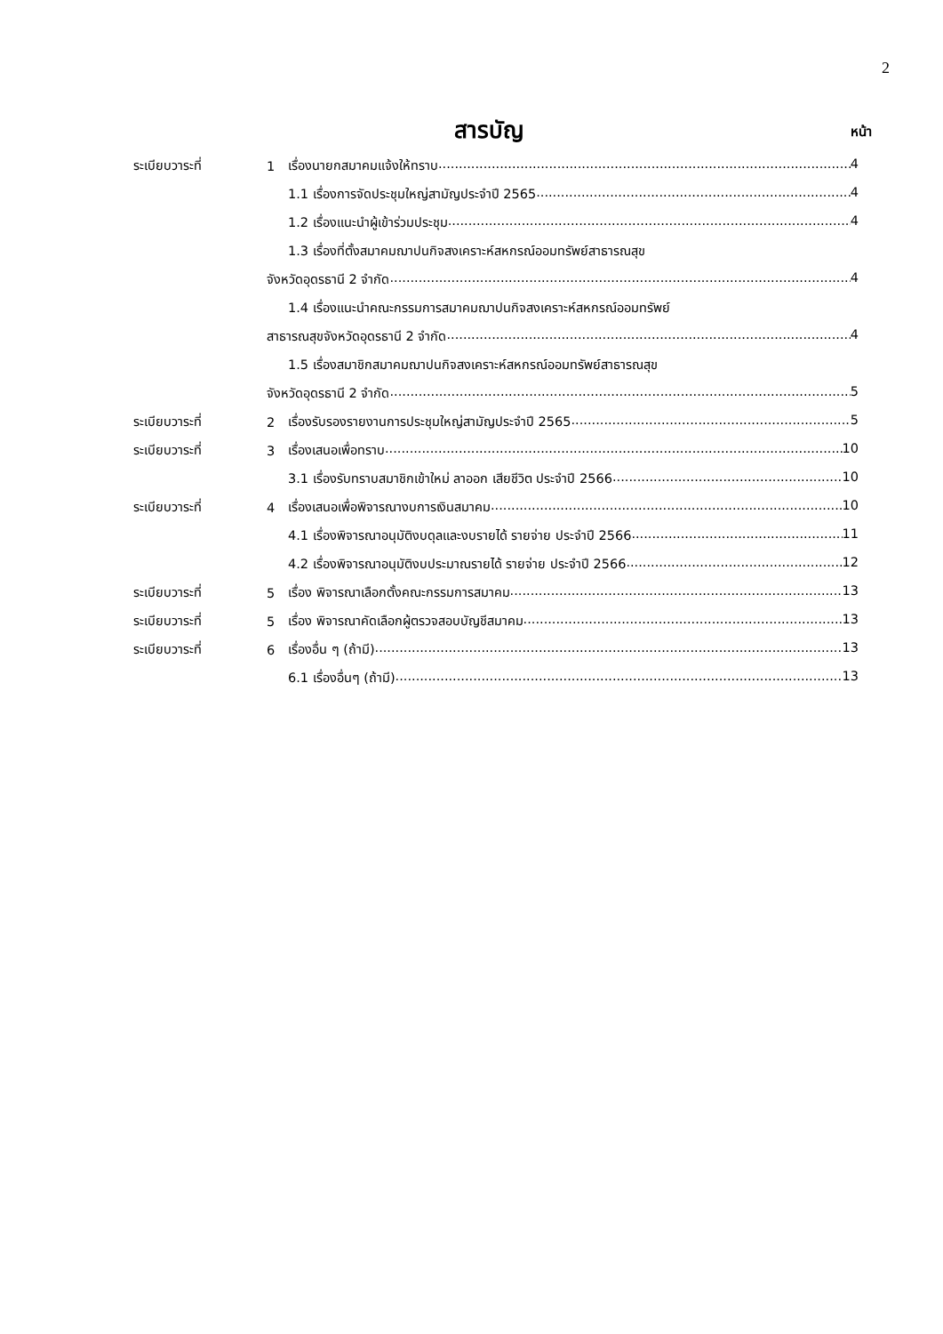2
สารบัญ
หน้า
ระเบียบวาระที่ 1 เรื่องนายกสมาคมแจ้งให้ทราบ 4
1.1 เรื่องการจัดประชุมใหญ่สามัญประจำปี 2565 4
1.2 เรื่องแนะนำผู้เข้าร่วมประชุม 4
1.3 เรื่องที่ตั้งสมาคมฌาปนกิจสงเคราะห์สหกรณ์ออมทรัพย์สาธารณสุข
จังหวัดอุดรธานี 2 จำกัด 4
1.4 เรื่องแนะนำคณะกรรมการสมาคมฌาปนกิจสงเคราะห์สหกรณ์ออมทรัพย์
สาธารณสุขจังหวัดอุดรธานี 2 จำกัด 4
1.5 เรื่องสมาชิกสมาคมฌาปนกิจสงเคราะห์สหกรณ์ออมทรัพย์สาธารณสุข
จังหวัดอุดรธานี 2 จำกัด 5
ระเบียบวาระที่ 2 เรื่องรับรองรายงานการประชุมใหญ่สามัญประจำปี 2565 5
ระเบียบวาระที่ 3 เรื่องเสนอเพื่อทราบ 10
3.1 เรื่องรับทราบสมาชิกเข้าใหม่ ลาออก เสียชีวิต ประจำปี 2566 10
ระเบียบวาระที่ 4 เรื่องเสนอเพื่อพิจารณางบการเงินสมาคม 10
4.1 เรื่องพิจารณาอนุมัติงบดุลและงบรายได้ รายจ่าย ประจำปี 2566 11
4.2 เรื่องพิจารณาอนุมัติงบประมาณรายได้ รายจ่าย ประจำปี 2566 12
ระเบียบวาระที่ 5 เรื่อง พิจารณาเลือกตั้งคณะกรรมการสมาคม 13
ระเบียบวาระที่ 5 เรื่อง พิจารณาคัดเลือกผู้ตรวจสอบบัญชีสมาคม 13
ระเบียบวาระที่ 6 เรื่องอื่น ๆ (ถ้ามี) 13
6.1 เรื่องอื่นๆ (ถ้ามี) 13